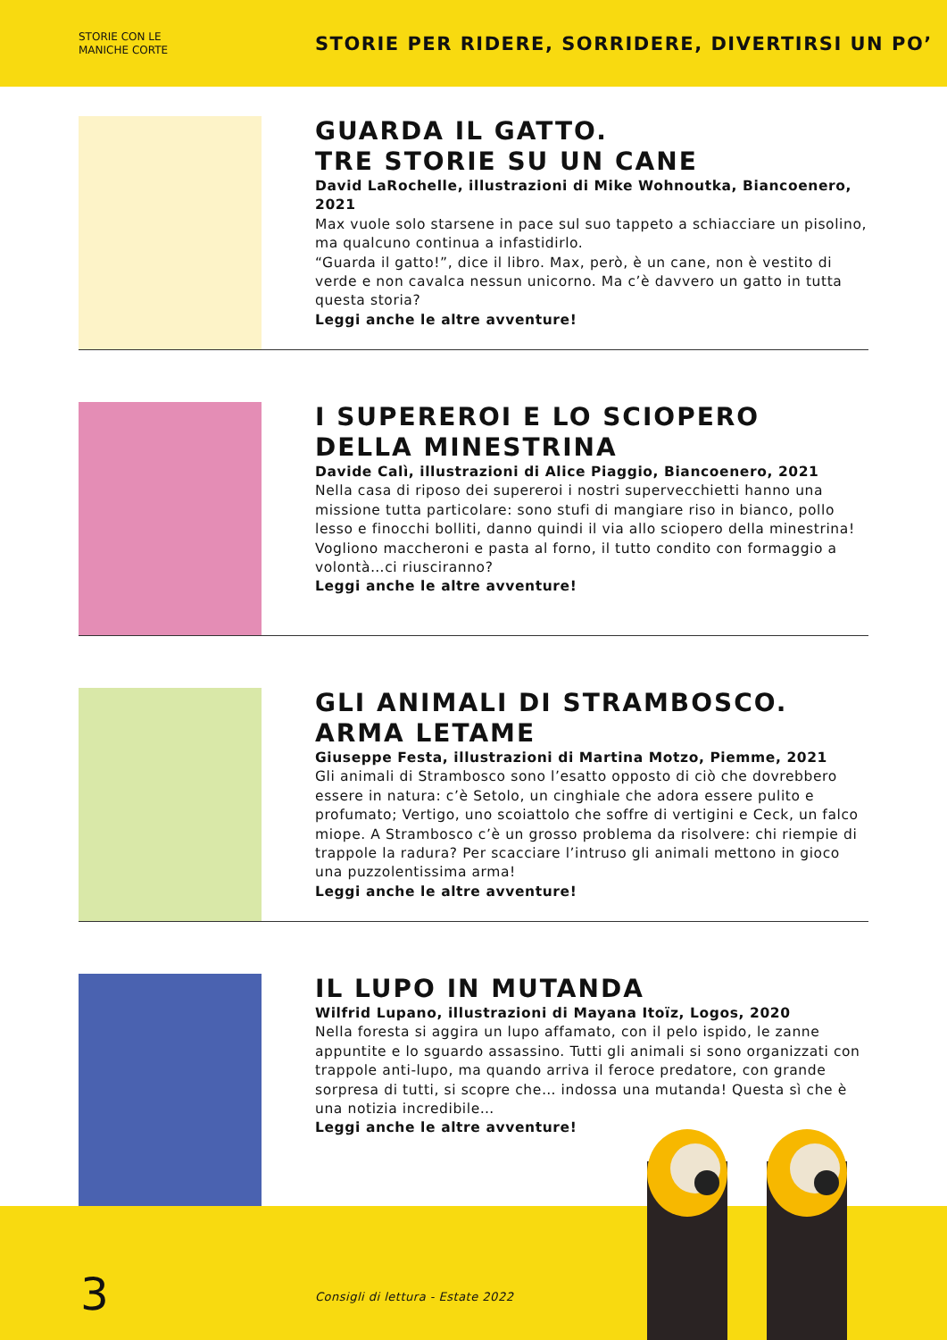STORIE CON LE
MANICHE CORTE
STORIE PER RIDERE, SORRIDERE, DIVERTIRSI UN PO’
GUARDA IL GATTO.
TRE STORIE SU UN CANE
David LaRochelle, illustrazioni di Mike Wohnoutka, Biancoenero, 2021
Max vuole solo starsene in pace sul suo tappeto a schiacciare un pisolino, ma qualcuno continua a infastidirlo.
“Guarda il gatto!”, dice il libro. Max, però, è un cane, non è vestito di verde e non cavalca nessun unicorno. Ma c’è davvero un gatto in tutta questa storia?
Leggi anche le altre avventure!
I SUPEREROI E LO SCIOPERO
DELLA MINESTRINA
Davide Calì, illustrazioni di Alice Piaggio, Biancoenero, 2021
Nella casa di riposo dei supereroi i nostri supervecchietti hanno una missione tutta particolare: sono stufi di mangiare riso in bianco, pollo lesso e finocchi bolliti, danno quindi il via allo sciopero della minestrina!
Vogliono maccheroni e pasta al forno, il tutto condito con formaggio a volontà…ci riusciranno?
Leggi anche le altre avventure!
GLI ANIMALI DI STRAMBOSCO.
ARMA LETAME
Giuseppe Festa, illustrazioni di Martina Motzo, Piemme, 2021
Gli animali di Strambosco sono l’esatto opposto di ciò che dovrebbero essere in natura: c’è Setolo, un cinghiale che adora essere pulito e profumato; Vertigo, uno scoiattolo che soffre di vertigini e Ceck, un falco miope. A Strambosco c’è un grosso problema da risolvere: chi riempie di trappole la radura? Per scacciare l’intruso gli animali mettono in gioco una puzzolentissima arma!
Leggi anche le altre avventure!
IL LUPO IN MUTANDA
Wilfrid Lupano, illustrazioni di Mayana Itoïz, Logos, 2020
Nella foresta si aggira un lupo affamato, con il pelo ispido, le zanne appuntite e lo sguardo assassino. Tutti gli animali si sono organizzati con trappole anti-lupo, ma quando arriva il feroce predatore, con grande sorpresa di tutti, si scopre che… indossa una mutanda! Questa sì che è una notizia incredibile…
Leggi anche le altre avventure!
3
Consigli di lettura - Estate 2022